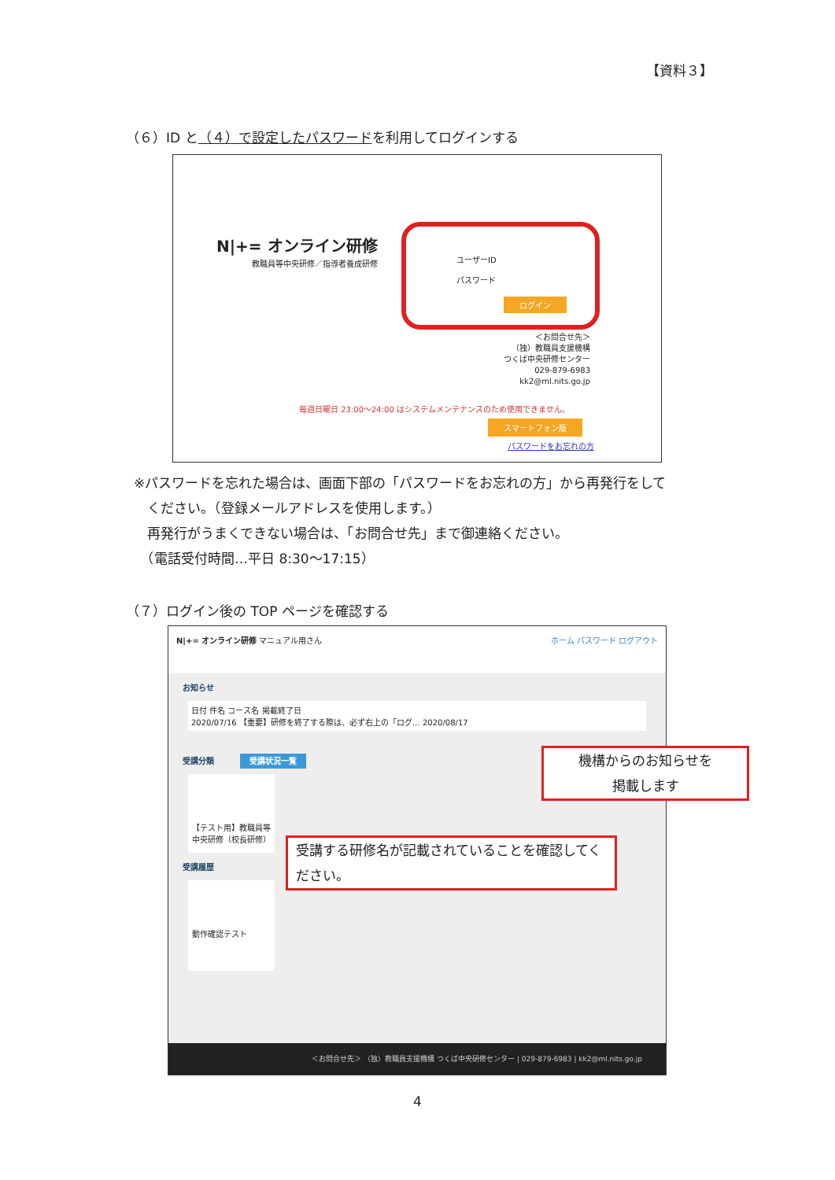【資料３】
（６）ID と（４）で設定したパスワードを利用してログインする
N|+= オンライン研修
教職員等中央研修／指導者養成研修
ユーザーID
パスワード
ログイン
＜お問合せ先＞
（独）教職員支援機構
つくば中央研修センター
029-879-6983
kk2@ml.nits.go.jp
毎週日曜日 23:00～24:00 はシステムメンテナンスのため使用できません。
スマートフォン版
パスワードをお忘れの方
※パスワードを忘れた場合は、画面下部の「パスワードをお忘れの方」から再発行をして
　ください。（登録メールアドレスを使用します。）
　再発行がうまくできない場合は、「お問合せ先」まで御連絡ください。
　（電話受付時間…平日 8:30～17:15）
（７）ログイン後の TOP ページを確認する
N|+= オンライン研修 マニュアル用さん ホーム パスワード ログアウト
お知らせ
日付 件名 コース名 掲載終了日
2020/07/16 【重要】研修を終了する際は、必ず右上の「ログ… 2020/08/17
受講分類 受講状況一覧
【テスト用】教職員等中央研修（校長研修）
受講履歴
動作確認テスト
＜お問合せ先＞ （独）教職員支援機構 つくば中央研修センター | 029-879-6983 | kk2@ml.nits.go.jp
機構からのお知らせを
掲載します
受講する研修名が記載されていることを確認してください。
4